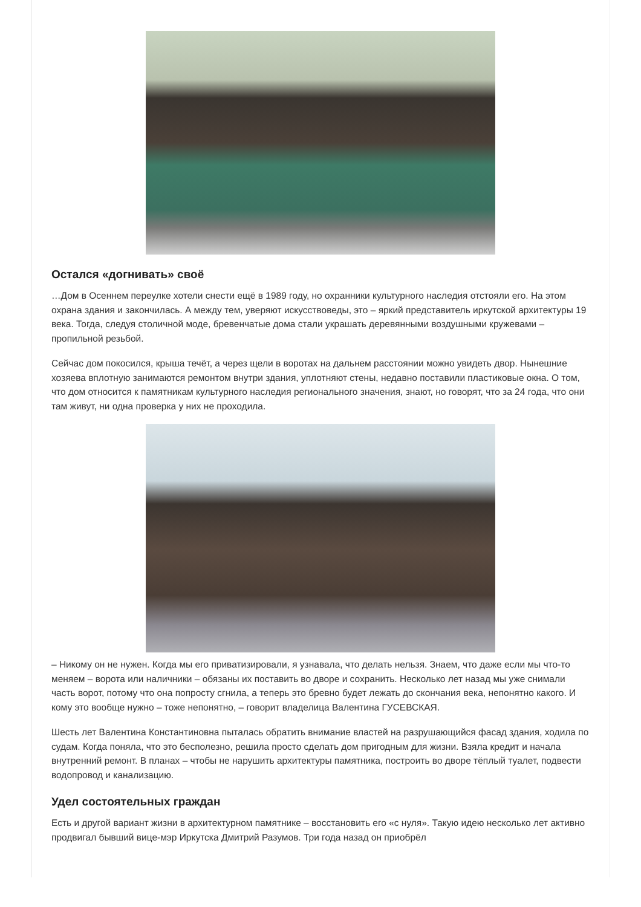Остался «догнивать» своё
…Дом в Осеннем переулке хотели снести ещё в 1989 году, но охранники культурного наследия отстояли его. На этом охрана здания и закончилась. А между тем, уверяют искусствоведы, это – яркий представитель иркутской архитектуры 19 века. Тогда, следуя столичной моде, бревенчатые дома стали украшать деревянными воздушными кружевами – пропильной резьбой.
Сейчас дом покосился, крыша течёт, а через щели в воротах на дальнем расстоянии можно увидеть двор. Нынешние хозяева вплотную занимаются ремонтом внутри здания, уплотняют стены, недавно поставили пластиковые окна. О том, что дом относится к памятникам культурного наследия регионального значения, знают, но говорят, что за 24 года, что они там живут, ни одна проверка у них не проходила.
– Никому он не нужен. Когда мы его приватизировали, я узнавала, что делать нельзя. Знаем, что даже если мы что-то меняем – ворота или наличники – обязаны их поставить во дворе и сохранить. Несколько лет назад мы уже снимали часть ворот, потому что она попросту сгнила, а теперь это бревно будет лежать до скончания века, непонятно какого. И кому это вообще нужно – тоже непонятно, – говорит владелица Валентина ГУСЕВСКАЯ.
Шесть лет Валентина Константиновна пыталась обратить внимание властей на разрушающийся фасад здания, ходила по судам. Когда поняла, что это бесполезно, решила просто сделать дом пригодным для жизни. Взяла кредит и начала внутренний ремонт. В планах – чтобы не нарушить архитектуры памятника, построить во дворе тёплый туалет, подвести водопровод и канализацию.
Удел состоятельных граждан
Есть и другой вариант жизни в архитектурном памятнике – восстановить его «с нуля». Такую идею несколько лет активно продвигал бывший вице-мэр Иркутска Дмитрий Разумов. Три года назад он приобрёл